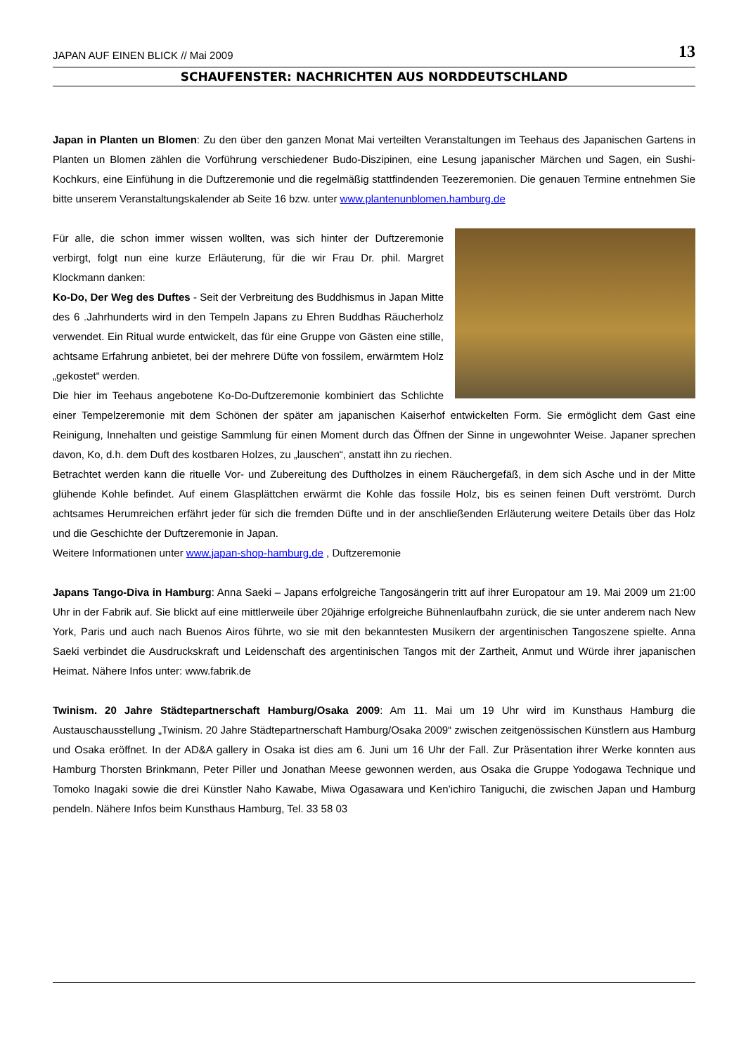JAPAN AUF EINEN BLICK // Mai 2009 13
SCHAUFENSTER: NACHRICHTEN AUS NORDDEUTSCHLAND
Japan in Planten un Blomen: Zu den über den ganzen Monat Mai verteilten Veranstaltungen im Teehaus des Japanischen Gartens in Planten un Blomen zählen die Vorführung verschiedener Budo-Diszipinen, eine Lesung japanischer Märchen und Sagen, ein Sushi-Kochkurs, eine Einfühung in die Duftzeremonie und die regelmäßig stattfindenden Teezeremonien. Die genauen Termine entnehmen Sie bitte unserem Veranstaltungskalender ab Seite 16 bzw. unter www.plantenunblomen.hamburg.de
Für alle, die schon immer wissen wollten, was sich hinter der Duftzeremonie verbirgt, folgt nun eine kurze Erläuterung, für die wir Frau Dr. phil. Margret Klockmann danken:
Ko-Do, Der Weg des Duftes - Seit der Verbreitung des Buddhismus in Japan Mitte des 6 .Jahrhunderts wird in den Tempeln Japans zu Ehren Buddhas Räucherholz verwendet. Ein Ritual wurde entwickelt, das für eine Gruppe von Gästen eine stille, achtsame Erfahrung anbietet, bei der mehrere Düfte von fossilem, erwärmtem Holz „gekostet“ werden.
Die hier im Teehaus angebotene Ko-Do-Duftzeremonie kombiniert das Schlichte einer Tempelzeremonie mit dem Schönen der später am japanischen Kaiserhof entwickelten Form. Sie ermöglicht dem Gast eine Reinigung, Innehalten und geistige Sammlung für einen Moment durch das Öffnen der Sinne in ungewohnter Weise. Japaner sprechen davon, Ko, d.h. dem Duft des kostbaren Holzes, zu „lauschen“, anstatt ihn zu riechen.
Betrachtet werden kann die rituelle Vor- und Zubereitung des Duftholzes in einem Räuchergefäß, in dem sich Asche und in der Mitte glühende Kohle befindet. Auf einem Glasplättchen erwärmt die Kohle das fossile Holz, bis es seinen feinen Duft verströmt. Durch achtsames Herumreichen erfährt jeder für sich die fremden Düfte und in der anschließenden Erläuterung weitere Details über das Holz und die Geschichte der Duftzeremonie in Japan.
Weitere Informationen unter www.japan-shop-hamburg.de , Duftzeremonie
Japans Tango-Diva in Hamburg: Anna Saeki – Japans erfolgreiche Tangosängerin tritt auf ihrer Europatour am 19. Mai 2009 um 21:00 Uhr in der Fabrik auf. Sie blickt auf eine mittlerweile über 20jährige erfolgreiche Bühnenlaufbahn zurück, die sie unter anderem nach New York, Paris und auch nach Buenos Airos führte, wo sie mit den bekanntesten Musikern der argentinischen Tangoszene spielte. Anna Saeki verbindet die Ausdruckskraft und Leidenschaft des argentinischen Tangos mit der Zartheit, Anmut und Würde ihrer japanischen Heimat. Nähere Infos unter: www.fabrik.de
Twinism. 20 Jahre Städtepartnerschaft Hamburg/Osaka 2009: Am 11. Mai um 19 Uhr wird im Kunsthaus Hamburg die Austauschausstellung „Twinism. 20 Jahre Städtepartnerschaft Hamburg/Osaka 2009“ zwischen zeitgenössischen Künstlern aus Hamburg und Osaka eröffnet. In der AD&A gallery in Osaka ist dies am 6. Juni um 16 Uhr der Fall. Zur Präsentation ihrer Werke konnten aus Hamburg Thorsten Brinkmann, Peter Piller und Jonathan Meese gewonnen werden, aus Osaka die Gruppe Yodogawa Technique und Tomoko Inagaki sowie die drei Künstler Naho Kawabe, Miwa Ogasawara und Ken’ichiro Taniguchi, die zwischen Japan und Hamburg pendeln. Nähere Infos beim Kunsthaus Hamburg, Tel. 33 58 03